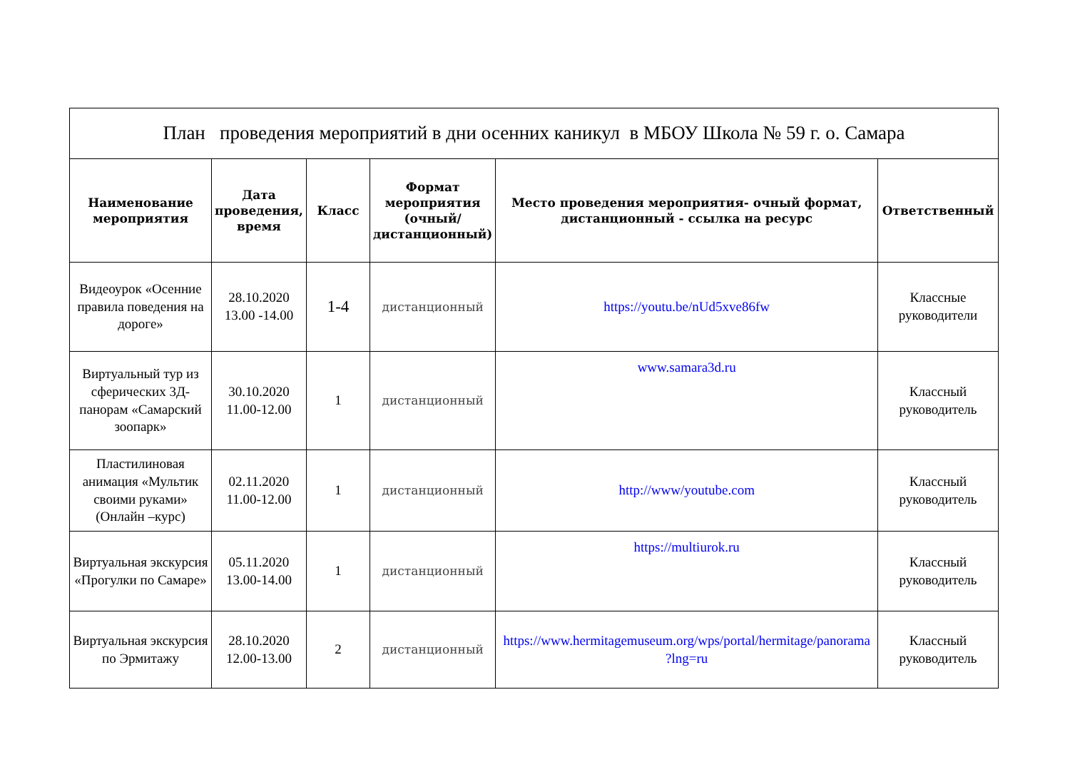| План проведения мероприятий в дни осенних каникул в МБОУ Школа № 59 г. о. Самара | | | | | |
| Наименование мероприятия | Дата проведения, время | Класс | Формат мероприятия (очный/дистанционный) | Место проведения мероприятия- очный формат, дистанционный - ссылка на ресурс | Ответственный |
| Видеоурок «Осенние правила поведения на дороге» | 28.10.2020 13.00 -14.00 | 1-4 | дистанционный | https://youtu.be/nUd5xve86fw | Классные руководители |
| Виртуальный тур из сферических 3Д-панорам «Самарский зоопарк» | 30.10.2020 11.00-12.00 | 1 | дистанционный | www.samara3d.ru | Классный руководитель |
| Пластилиновая анимация «Мультик своими руками» (Онлайн –курс) | 02.11.2020 11.00-12.00 | 1 | дистанционный | http://www/youtube.com | Классный руководитель |
| Виртуальная экскурсия «Прогулки по Самаре» | 05.11.2020 13.00-14.00 | 1 | дистанционный | https://multiurok.ru | Классный руководитель |
| Виртуальная экскурсия по Эрмитажу | 28.10.2020 12.00-13.00 | 2 | дистанционный | https://www.hermitagemuseum.org/wps/portal/hermitage/panorama ?lng=ru | Классный руководитель |